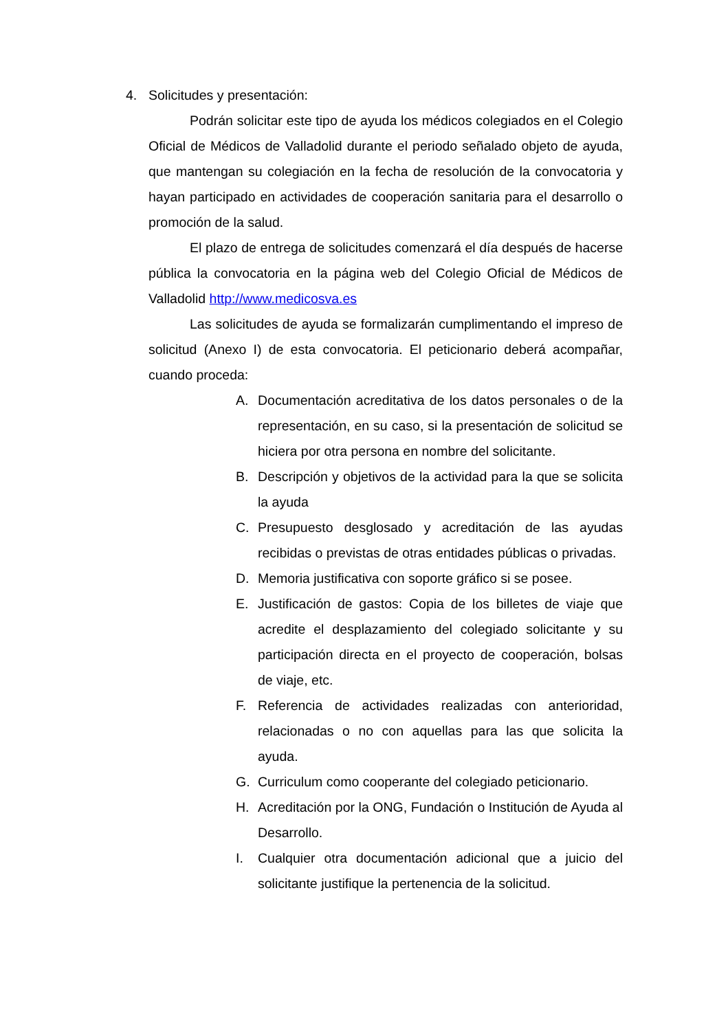4. Solicitudes y presentación:
Podrán solicitar este tipo de ayuda los médicos colegiados en el Colegio Oficial de Médicos de Valladolid durante el periodo señalado objeto de ayuda, que mantengan su colegiación en la fecha de resolución de la convocatoria y hayan participado en actividades de cooperación sanitaria para el desarrollo o promoción de la salud.
El plazo de entrega de solicitudes comenzará el día después de hacerse pública la convocatoria en la página web del Colegio Oficial de Médicos de Valladolid http://www.medicosva.es
Las solicitudes de ayuda se formalizarán cumplimentando el impreso de solicitud (Anexo I) de esta convocatoria. El peticionario deberá acompañar, cuando proceda:
A. Documentación acreditativa de los datos personales o de la representación, en su caso, si la presentación de solicitud se hiciera por otra persona en nombre del solicitante.
B. Descripción y objetivos de la actividad para la que se solicita la ayuda
C. Presupuesto desglosado y acreditación de las ayudas recibidas o previstas de otras entidades públicas o privadas.
D. Memoria justificativa con soporte gráfico si se posee.
E. Justificación de gastos: Copia de los billetes de viaje que acredite el desplazamiento del colegiado solicitante y su participación directa en el proyecto de cooperación, bolsas de viaje, etc.
F. Referencia de actividades realizadas con anterioridad, relacionadas o no con aquellas para las que solicita la ayuda.
G. Curriculum como cooperante del colegiado peticionario.
H. Acreditación por la ONG, Fundación o Institución de Ayuda al Desarrollo.
I. Cualquier otra documentación adicional que a juicio del solicitante justifique la pertenencia de la solicitud.